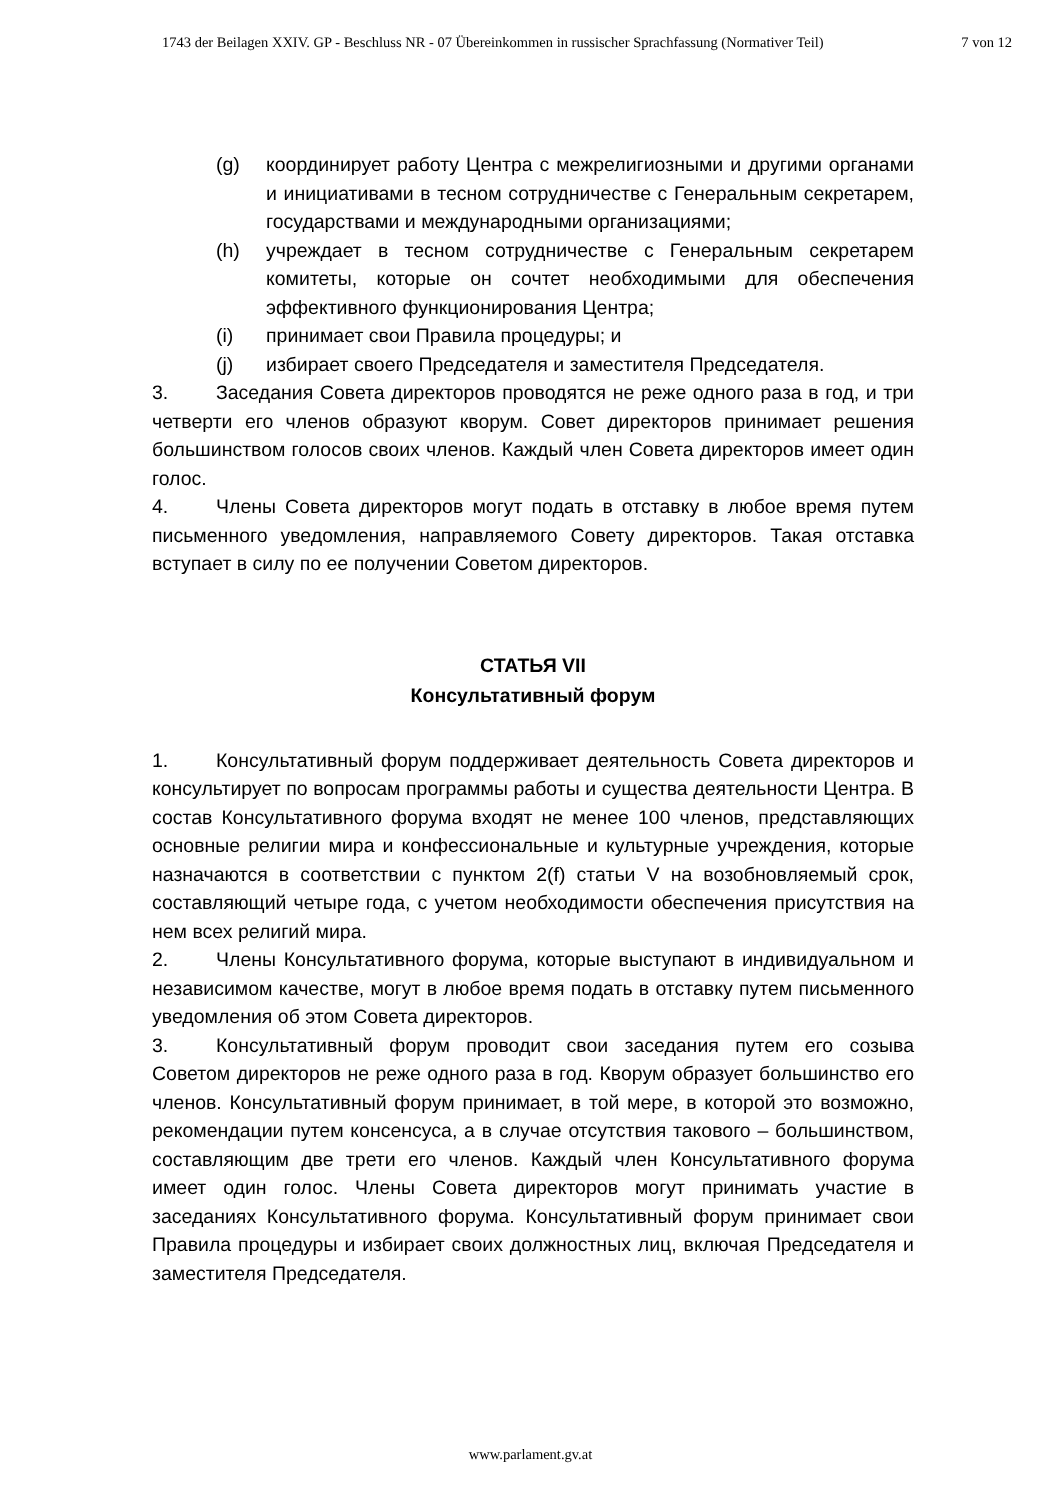1743 der Beilagen XXIV. GP - Beschluss NR - 07 Übereinkommen in russischer Sprachfassung (Normativer Teil) 7 von 12
(g) координирует работу Центра с межрелигиозными и другими органами и инициативами в тесном сотрудничестве с Генеральным секретарем, государствами и международными организациями;
(h) учреждает в тесном сотрудничестве с Генеральным секретарем комитеты, которые он сочтет необходимыми для обеспечения эффективного функционирования Центра;
(i) принимает свои Правила процедуры; и
(j) избирает своего Председателя и заместителя Председателя.
3. Заседания Совета директоров проводятся не реже одного раза в год, и три четверти его членов образуют кворум. Совет директоров принимает решения большинством голосов своих членов. Каждый член Совета директоров имеет один голос.
4. Члены Совета директоров могут подать в отставку в любое время путем письменного уведомления, направляемого Совету директоров. Такая отставка вступает в силу по ее получении Советом директоров.
СТАТЬЯ VII
Консультативный форум
1. Консультативный форум поддерживает деятельность Совета директоров и консультирует по вопросам программы работы и существа деятельности Центра. В состав Консультативного форума входят не менее 100 членов, представляющих основные религии мира и конфессиональные и культурные учреждения, которые назначаются в соответствии с пунктом 2(f) статьи V на возобновляемый срок, составляющий четыре года, с учетом необходимости обеспечения присутствия на нем всех религий мира.
2. Члены Консультативного форума, которые выступают в индивидуальном и независимом качестве, могут в любое время подать в отставку путем письменного уведомления об этом Совета директоров.
3. Консультативный форум проводит свои заседания путем его созыва Советом директоров не реже одного раза в год. Кворум образует большинство его членов. Консультативный форум принимает, в той мере, в которой это возможно, рекомендации путем консенсуса, а в случае отсутствия такового – большинством, составляющим две трети его членов. Каждый член Консультативного форума имеет один голос. Члены Совета директоров могут принимать участие в заседаниях Консультативного форума. Консультативный форум принимает свои Правила процедуры и избирает своих должностных лиц, включая Председателя и заместителя Председателя.
www.parlament.gv.at